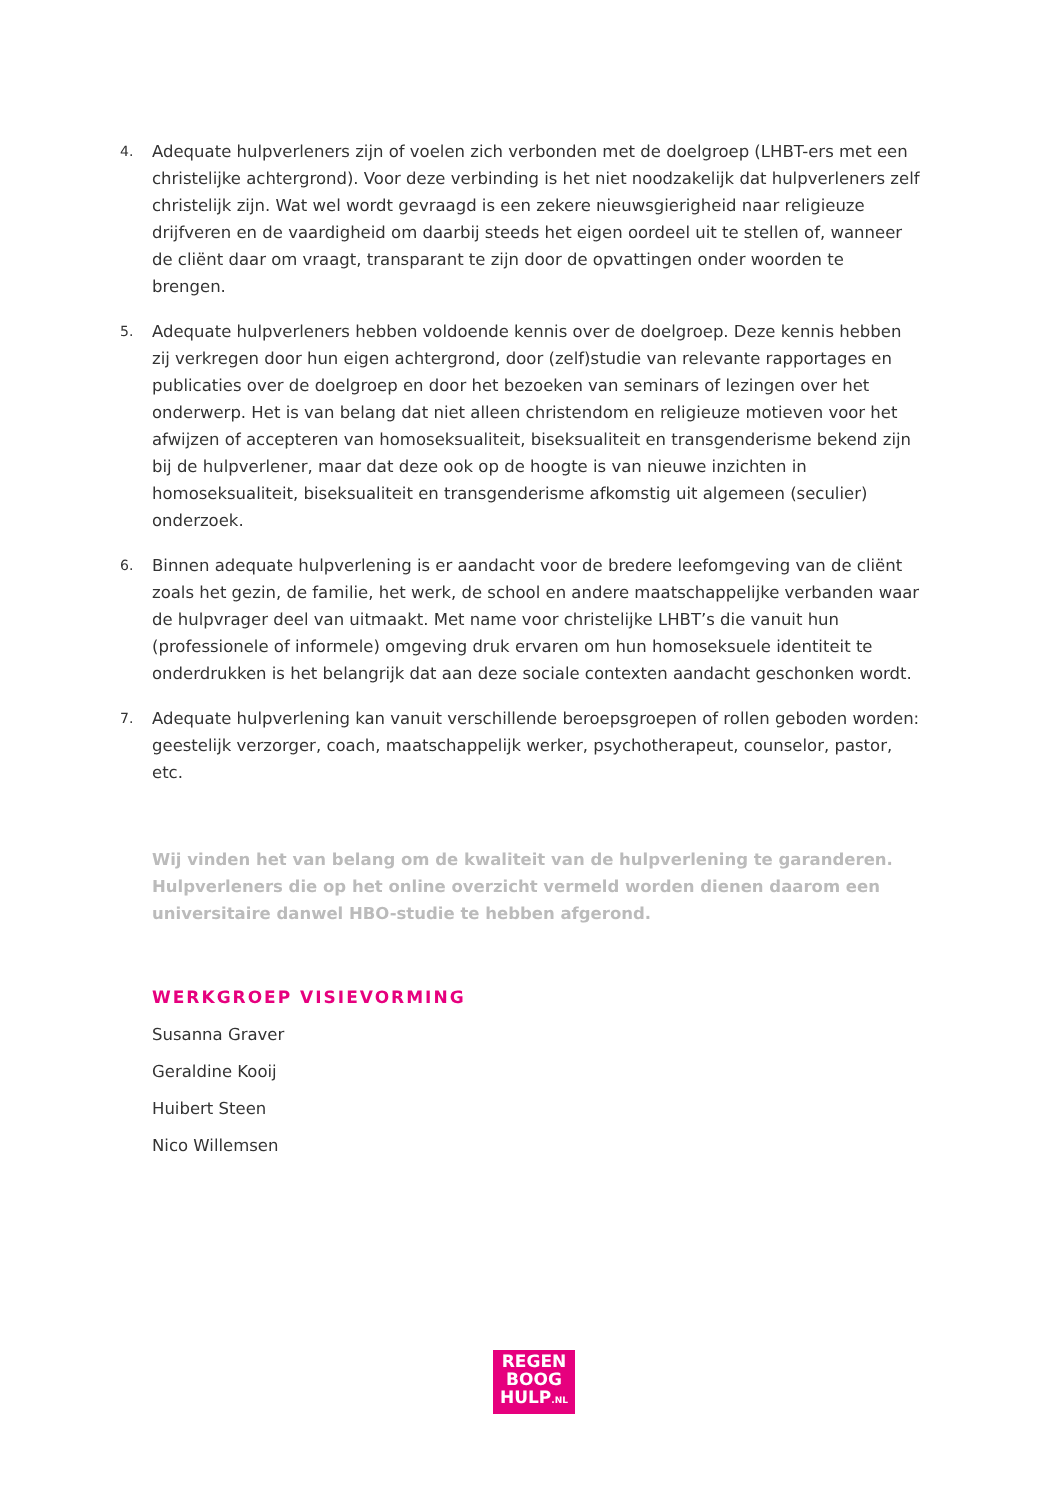4.
Adequate hulpverleners zijn of voelen zich verbonden met de doelgroep (LHBT-ers met een christelijke achtergrond). Voor deze verbinding is het niet noodzakelijk dat hulpverleners zelf christelijk zijn. Wat wel wordt gevraagd is een zekere nieuwsgierigheid naar religieuze drijfveren en de vaardigheid om daarbij steeds het eigen oordeel uit te stellen of, wanneer de cliënt daar om vraagt, transparant te zijn door de opvattingen onder woorden te brengen.
5.
Adequate hulpverleners hebben voldoende kennis over de doelgroep. Deze kennis hebben zij verkregen door hun eigen achtergrond, door (zelf)studie van relevante rapportages en publicaties over de doelgroep en door het bezoeken van seminars of lezingen over het onderwerp. Het is van belang dat niet alleen christendom en religieuze motieven voor het afwijzen of accepteren van homoseksualiteit, biseksualiteit en transgenderisme bekend zijn bij de hulpverlener, maar dat deze ook op de hoogte is van nieuwe inzichten in homoseksualiteit, biseksualiteit en transgenderisme afkomstig uit algemeen (seculier) onderzoek.
6.
Binnen adequate hulpverlening is er aandacht voor de bredere leefomgeving van de cliënt zoals het gezin, de familie, het werk, de school en andere maatschappelijke verbanden waar de hulpvrager deel van uitmaakt. Met name voor christelijke LHBT’s die vanuit hun (professionele of informele) omgeving druk ervaren om hun homoseksuele identiteit te onderdrukken is het belangrijk dat aan deze sociale contexten aandacht geschonken wordt.
7.
Adequate hulpverlening kan vanuit verschillende beroepsgroepen of rollen geboden worden: geestelijk verzorger, coach, maatschappelijk werker, psychotherapeut, counselor, pastor, etc.
Wij vinden het van belang om de kwaliteit van de hulpverlening te garanderen. Hulpverleners die op het online overzicht vermeld worden dienen daarom een universitaire danwel HBO-studie te hebben afgerond.
WERKGROEP VISIEVORMING
Susanna Graver
Geraldine Kooij
Huibert Steen
Nico Willemsen
REGEN
BOOG
HULP.NL